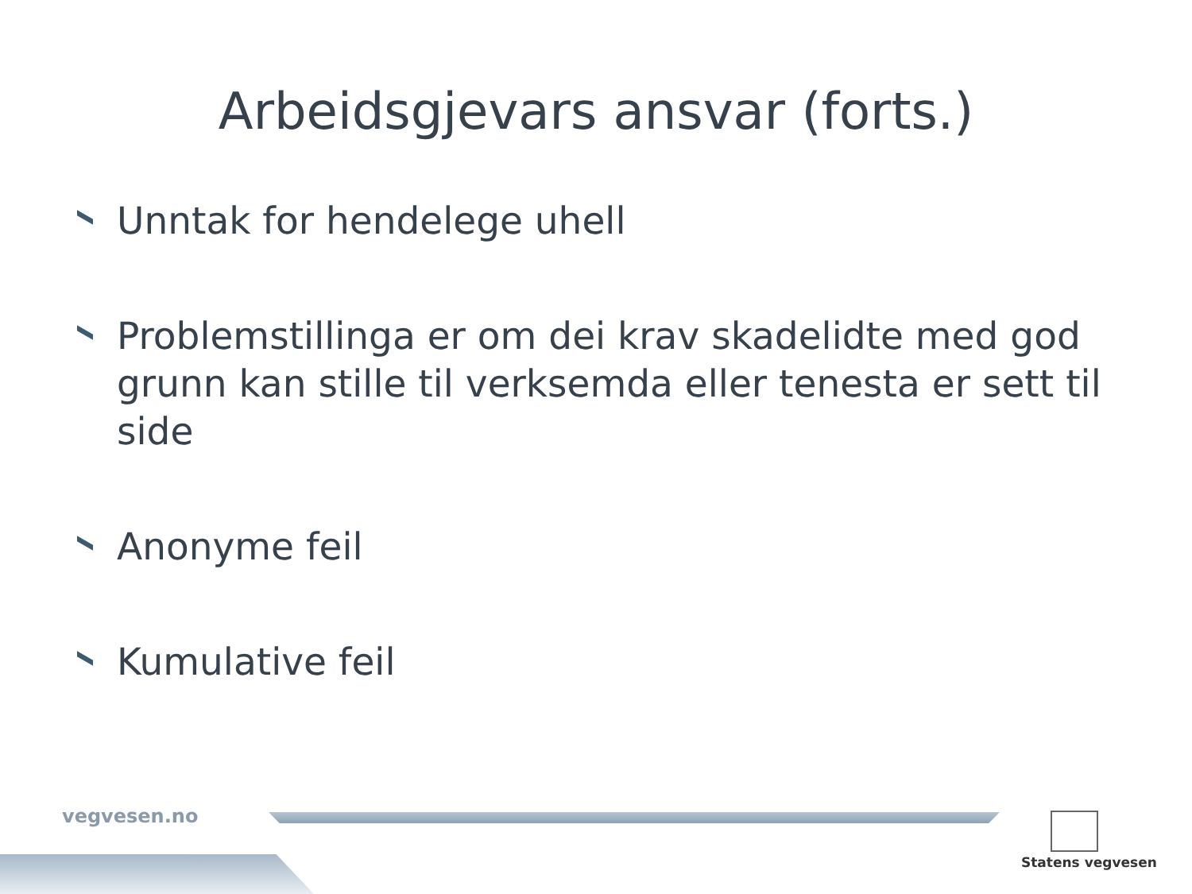Arbeidsgjevars ansvar (forts.)
Unntak for hendelege uhell
Problemstillinga er om dei krav skadelidte med god grunn kan stille til verksemda eller tenesta er sett til side
Anonyme feil
Kumulative feil
vegvesen.no
Statens vegvesen